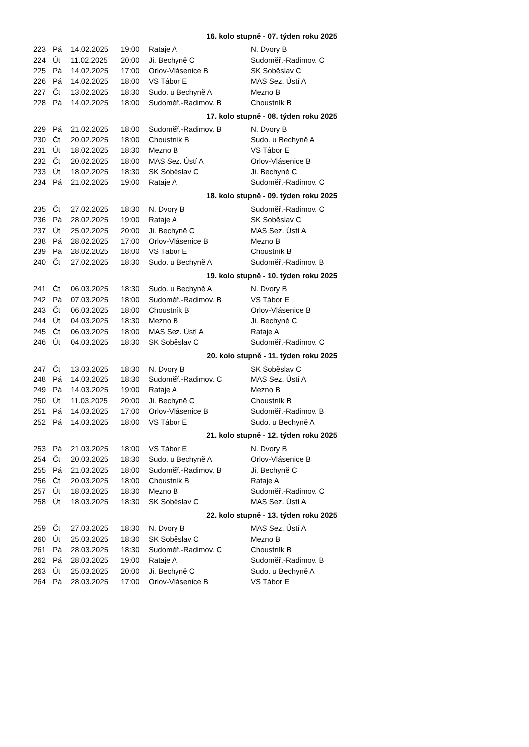| 16. kolo stupně - 07. týden roku 2025 | | | | | |
| --- | --- | --- | --- | --- | --- |
| 223 | Pá | 14.02.2025 | 19:00 | Rataje A | N. Dvory B |
| 224 | Út | 11.02.2025 | 20:00 | Ji. Bechyně C | Sudoměř.-Radimov. C |
| 225 | Pá | 14.02.2025 | 17:00 | Orlov-Vlásenice B | SK Soběslav C |
| 226 | Pá | 14.02.2025 | 18:00 | VS Tábor E | MAS Sez. Ústí A |
| 227 | Čt | 13.02.2025 | 18:30 | Sudo. u Bechyně A | Mezno B |
| 228 | Pá | 14.02.2025 | 18:00 | Sudoměř.-Radimov. B | Choustník B |
| 17. kolo stupně - 08. týden roku 2025 | | | | | |
| 229 | Pá | 21.02.2025 | 18:00 | Sudoměř.-Radimov. B | N. Dvory B |
| 230 | Čt | 20.02.2025 | 18:00 | Choustník B | Sudo. u Bechyně A |
| 231 | Út | 18.02.2025 | 18:30 | Mezno B | VS Tábor E |
| 232 | Čt | 20.02.2025 | 18:00 | MAS Sez. Ústí A | Orlov-Vlásenice B |
| 233 | Út | 18.02.2025 | 18:30 | SK Soběslav C | Ji. Bechyně C |
| 234 | Pá | 21.02.2025 | 19:00 | Rataje A | Sudoměř.-Radimov. C |
| 18. kolo stupně - 09. týden roku 2025 | | | | | |
| 235 | Čt | 27.02.2025 | 18:30 | N. Dvory B | Sudoměř.-Radimov. C |
| 236 | Pá | 28.02.2025 | 19:00 | Rataje A | SK Soběslav C |
| 237 | Út | 25.02.2025 | 20:00 | Ji. Bechyně C | MAS Sez. Ústí A |
| 238 | Pá | 28.02.2025 | 17:00 | Orlov-Vlásenice B | Mezno B |
| 239 | Pá | 28.02.2025 | 18:00 | VS Tábor E | Choustník B |
| 240 | Čt | 27.02.2025 | 18:30 | Sudo. u Bechyně A | Sudoměř.-Radimov. B |
| 19. kolo stupně - 10. týden roku 2025 | | | | | |
| 241 | Čt | 06.03.2025 | 18:30 | Sudo. u Bechyně A | N. Dvory B |
| 242 | Pá | 07.03.2025 | 18:00 | Sudoměř.-Radimov. B | VS Tábor E |
| 243 | Čt | 06.03.2025 | 18:00 | Choustník B | Orlov-Vlásenice B |
| 244 | Út | 04.03.2025 | 18:30 | Mezno B | Ji. Bechyně C |
| 245 | Čt | 06.03.2025 | 18:00 | MAS Sez. Ústí A | Rataje A |
| 246 | Út | 04.03.2025 | 18:30 | SK Soběslav C | Sudoměř.-Radimov. C |
| 20. kolo stupně - 11. týden roku 2025 | | | | | |
| 247 | Čt | 13.03.2025 | 18:30 | N. Dvory B | SK Soběslav C |
| 248 | Pá | 14.03.2025 | 18:30 | Sudoměř.-Radimov. C | MAS Sez. Ústí A |
| 249 | Pá | 14.03.2025 | 19:00 | Rataje A | Mezno B |
| 250 | Út | 11.03.2025 | 20:00 | Ji. Bechyně C | Choustník B |
| 251 | Pá | 14.03.2025 | 17:00 | Orlov-Vlásenice B | Sudoměř.-Radimov. B |
| 252 | Pá | 14.03.2025 | 18:00 | VS Tábor E | Sudo. u Bechyně A |
| 21. kolo stupně - 12. týden roku 2025 | | | | | |
| 253 | Pá | 21.03.2025 | 18:00 | VS Tábor E | N. Dvory B |
| 254 | Čt | 20.03.2025 | 18:30 | Sudo. u Bechyně A | Orlov-Vlásenice B |
| 255 | Pá | 21.03.2025 | 18:00 | Sudoměř.-Radimov. B | Ji. Bechyně C |
| 256 | Čt | 20.03.2025 | 18:00 | Choustník B | Rataje A |
| 257 | Út | 18.03.2025 | 18:30 | Mezno B | Sudoměř.-Radimov. C |
| 258 | Út | 18.03.2025 | 18:30 | SK Soběslav C | MAS Sez. Ústí A |
| 22. kolo stupně - 13. týden roku 2025 | | | | | |
| 259 | Čt | 27.03.2025 | 18:30 | N. Dvory B | MAS Sez. Ústí A |
| 260 | Út | 25.03.2025 | 18:30 | SK Soběslav C | Mezno B |
| 261 | Pá | 28.03.2025 | 18:30 | Sudoměř.-Radimov. C | Choustník B |
| 262 | Pá | 28.03.2025 | 19:00 | Rataje A | Sudoměř.-Radimov. B |
| 263 | Út | 25.03.2025 | 20:00 | Ji. Bechyně C | Sudo. u Bechyně A |
| 264 | Pá | 28.03.2025 | 17:00 | Orlov-Vlásenice B | VS Tábor E |